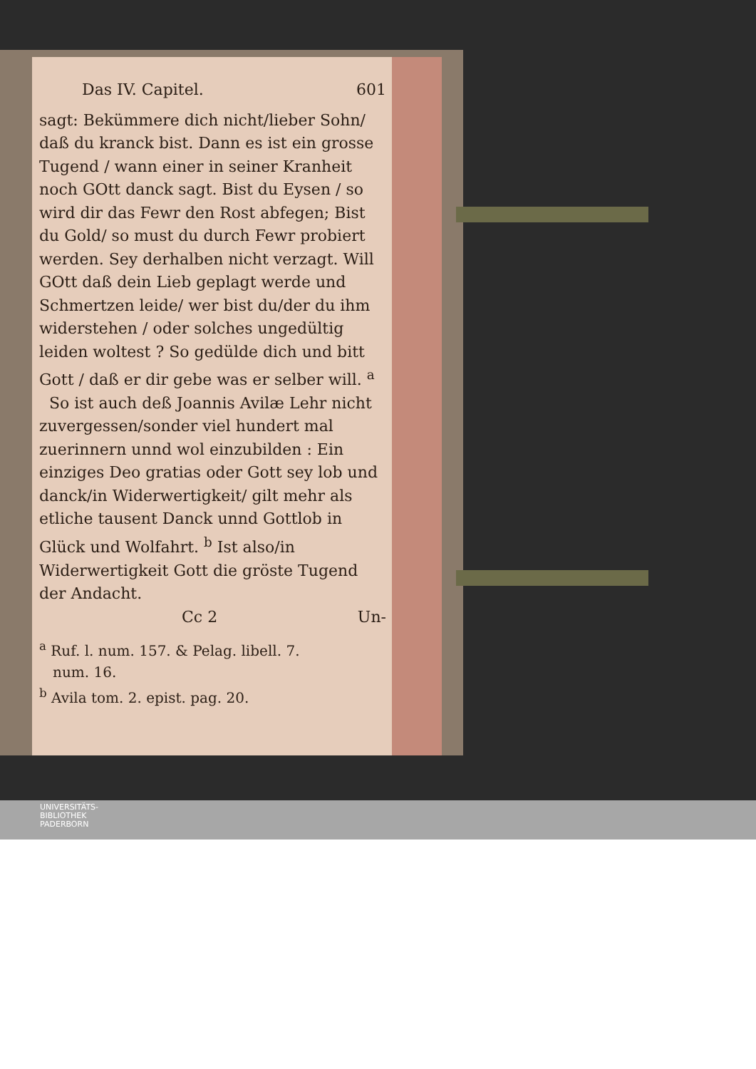Das IV. Capitel. 601
sagt: Bekümmere dich nicht/lieber Sohn/ daß du kranck bist. Dann es ist ein grosse Tugend / wann einer in seiner Kranheit noch GOtt danck sagt. Bist du Eysen / so wird dir das Fewr den Rost abfegen; Bist du Gold/ so must du durch Fewr probiert werden. Sey derhalben nicht verzagt. Will GOtt daß dein Lieb geplagt werde und Schmertzen leide/ wer bist du/der du ihm widerstehen / oder solches ungedültig leiden woltest ? So gedülde dich und bitt Gott / daß er dir gebe was er selber will. <sup>a</sup>
So ist auch deß Joannis Avilæ Lehr nicht zuvergessen/sonder viel hundert mal zuerinnern unnd wol einzubilden : Ein einziges Deo gratias oder Gott sey lob und danck/in Widerwertigkeit/ gilt mehr als etliche tausent Danck unnd Gottlob in Glück und Wolfahrt. <sup>b</sup> Ist also/in Widerwertigkeit Gott die gröste Tugend der Andacht.
Cc 2 Un-
<sup>a</sup> Ruf. l. num. 157. & Pelag. libell. 7.
num. 16.
<sup>b</sup> Avila tom. 2. epist. pag. 20.
UNIVERSITÄTS-
BIBLIOTHEK
PADERBORN